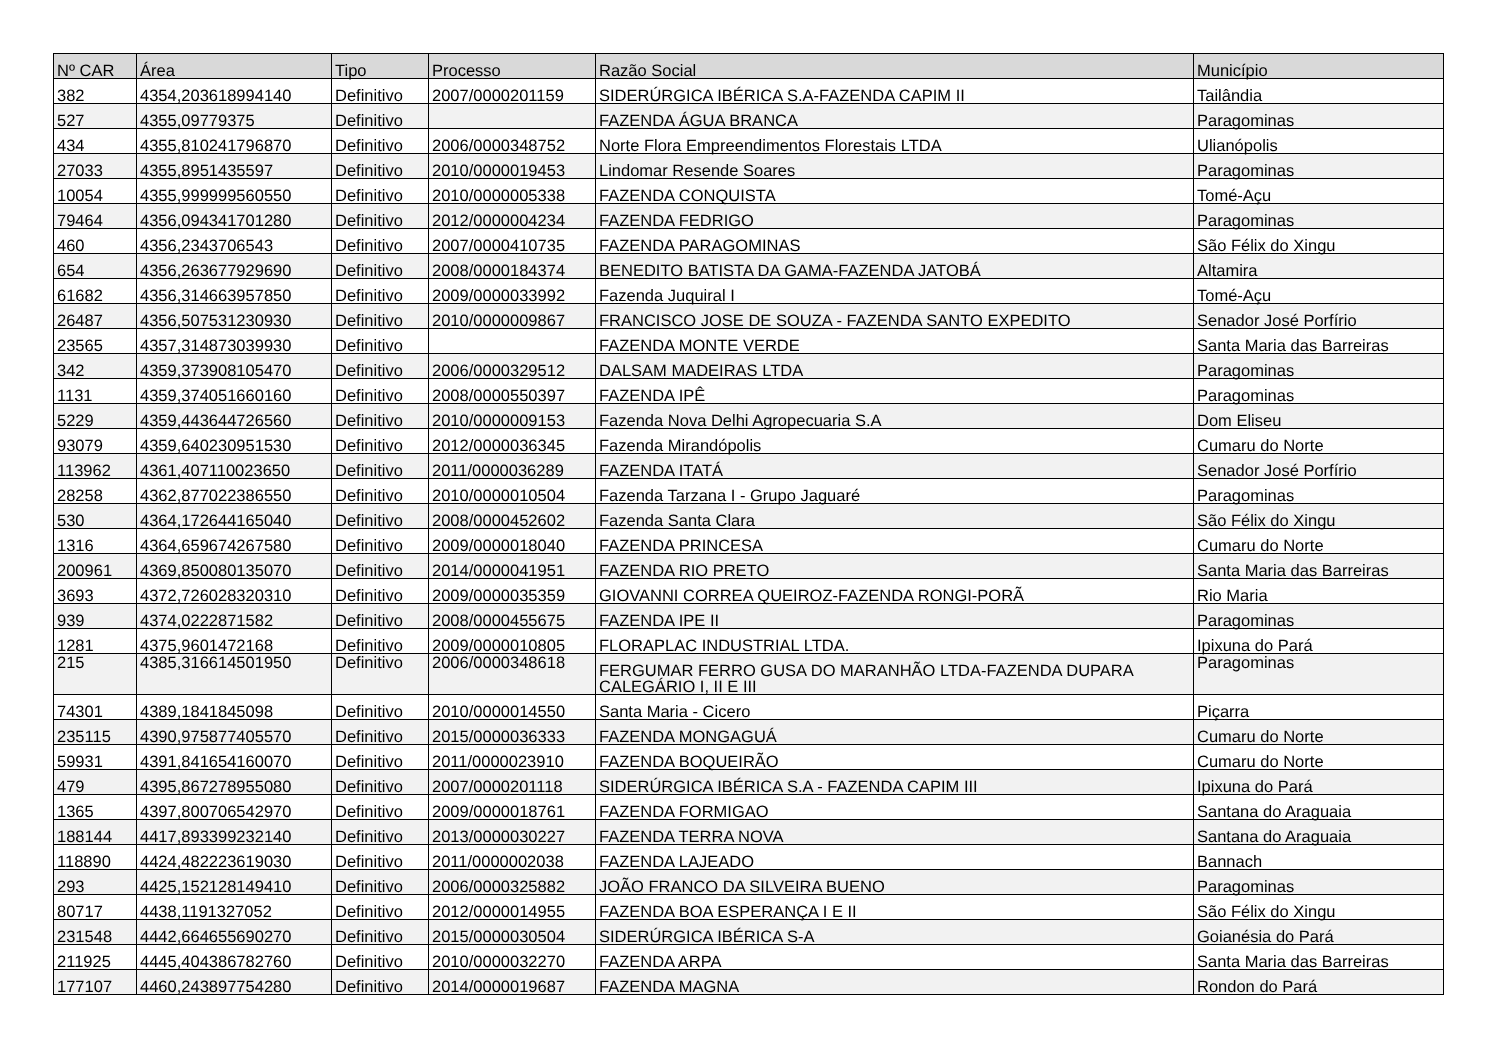| Nº CAR | Área | Tipo | Processo | Razão Social | Município |
| --- | --- | --- | --- | --- | --- |
| 382 | 4354,203618994140 | Definitivo | 2007/0000201159 | SIDERÚRGICA IBÉRICA S.A-FAZENDA CAPIM II | Tailândia |
| 527 | 4355,09779375 | Definitivo | | FAZENDA ÁGUA BRANCA | Paragominas |
| 434 | 4355,810241796870 | Definitivo | 2006/0000348752 | Norte Flora Empreendimentos Florestais LTDA | Ulianópolis |
| 27033 | 4355,8951435597 | Definitivo | 2010/0000019453 | Lindomar Resende Soares | Paragominas |
| 10054 | 4355,999999560550 | Definitivo | 2010/0000005338 | FAZENDA CONQUISTA | Tomé-Açu |
| 79464 | 4356,094341701280 | Definitivo | 2012/0000004234 | FAZENDA FEDRIGO | Paragominas |
| 460 | 4356,2343706543 | Definitivo | 2007/0000410735 | FAZENDA PARAGOMINAS | São Félix do Xingu |
| 654 | 4356,263677929690 | Definitivo | 2008/0000184374 | BENEDITO BATISTA DA GAMA-FAZENDA JATOBÁ | Altamira |
| 61682 | 4356,314663957850 | Definitivo | 2009/0000033992 | Fazenda Juquiral I | Tomé-Açu |
| 26487 | 4356,507531230930 | Definitivo | 2010/0000009867 | FRANCISCO JOSE DE SOUZA - FAZENDA SANTO EXPEDITO | Senador José Porfírio |
| 23565 | 4357,314873039930 | Definitivo | | FAZENDA MONTE VERDE | Santa Maria das Barreiras |
| 342 | 4359,373908105470 | Definitivo | 2006/0000329512 | DALSAM MADEIRAS LTDA | Paragominas |
| 1131 | 4359,374051660160 | Definitivo | 2008/0000550397 | FAZENDA IPÊ | Paragominas |
| 5229 | 4359,443644726560 | Definitivo | 2010/0000009153 | Fazenda Nova Delhi Agropecuaria S.A | Dom Eliseu |
| 93079 | 4359,640230951530 | Definitivo | 2012/0000036345 | Fazenda Mirandópolis | Cumaru do Norte |
| 113962 | 4361,407110023650 | Definitivo | 2011/0000036289 | FAZENDA ITATÁ | Senador José Porfírio |
| 28258 | 4362,877022386550 | Definitivo | 2010/0000010504 | Fazenda Tarzana I - Grupo Jaguaré | Paragominas |
| 530 | 4364,172644165040 | Definitivo | 2008/0000452602 | Fazenda Santa Clara | São Félix do Xingu |
| 1316 | 4364,659674267580 | Definitivo | 2009/0000018040 | FAZENDA PRINCESA | Cumaru do Norte |
| 200961 | 4369,850080135070 | Definitivo | 2014/0000041951 | FAZENDA RIO PRETO | Santa Maria das Barreiras |
| 3693 | 4372,726028320310 | Definitivo | 2009/0000035359 | GIOVANNI CORREA QUEIROZ-FAZENDA RONGI-PORÃ | Rio Maria |
| 939 | 4374,0222871582 | Definitivo | 2008/0000455675 | FAZENDA IPE II | Paragominas |
| 1281 | 4375,9601472168 | Definitivo | 2009/0000010805 | FLORAPLAC INDUSTRIAL LTDA. | Ipixuna do Pará |
| 215 | 4385,316614501950 | Definitivo | 2006/0000348618 | FERGUMAR FERRO GUSA DO MARANHÃO LTDA-FAZENDA DUPARA CALEGÁRIO I, II E III | Paragominas |
| 74301 | 4389,1841845098 | Definitivo | 2010/0000014550 | Santa Maria - Cicero | Piçarra |
| 235115 | 4390,975877405570 | Definitivo | 2015/0000036333 | FAZENDA MONGAGUÁ | Cumaru do Norte |
| 59931 | 4391,841654160070 | Definitivo | 2011/0000023910 | FAZENDA BOQUEIRÃO | Cumaru do Norte |
| 479 | 4395,867278955080 | Definitivo | 2007/0000201118 | SIDERÚRGICA IBÉRICA S.A - FAZENDA CAPIM III | Ipixuna do Pará |
| 1365 | 4397,800706542970 | Definitivo | 2009/0000018761 | FAZENDA FORMIGAO | Santana do Araguaia |
| 188144 | 4417,893399232140 | Definitivo | 2013/0000030227 | FAZENDA TERRA NOVA | Santana do Araguaia |
| 118890 | 4424,482223619030 | Definitivo | 2011/0000002038 | FAZENDA LAJEADO | Bannach |
| 293 | 4425,152128149410 | Definitivo | 2006/0000325882 | JOÃO FRANCO DA SILVEIRA BUENO | Paragominas |
| 80717 | 4438,1191327052 | Definitivo | 2012/0000014955 | FAZENDA BOA ESPERANÇA I E II | São Félix do Xingu |
| 231548 | 4442,664655690270 | Definitivo | 2015/0000030504 | SIDERÚRGICA IBÉRICA S-A | Goianésia do Pará |
| 211925 | 4445,404386782760 | Definitivo | 2010/0000032270 | FAZENDA ARPA | Santa Maria das Barreiras |
| 177107 | 4460,243897754280 | Definitivo | 2014/0000019687 | FAZENDA MAGNA | Rondon do Pará |